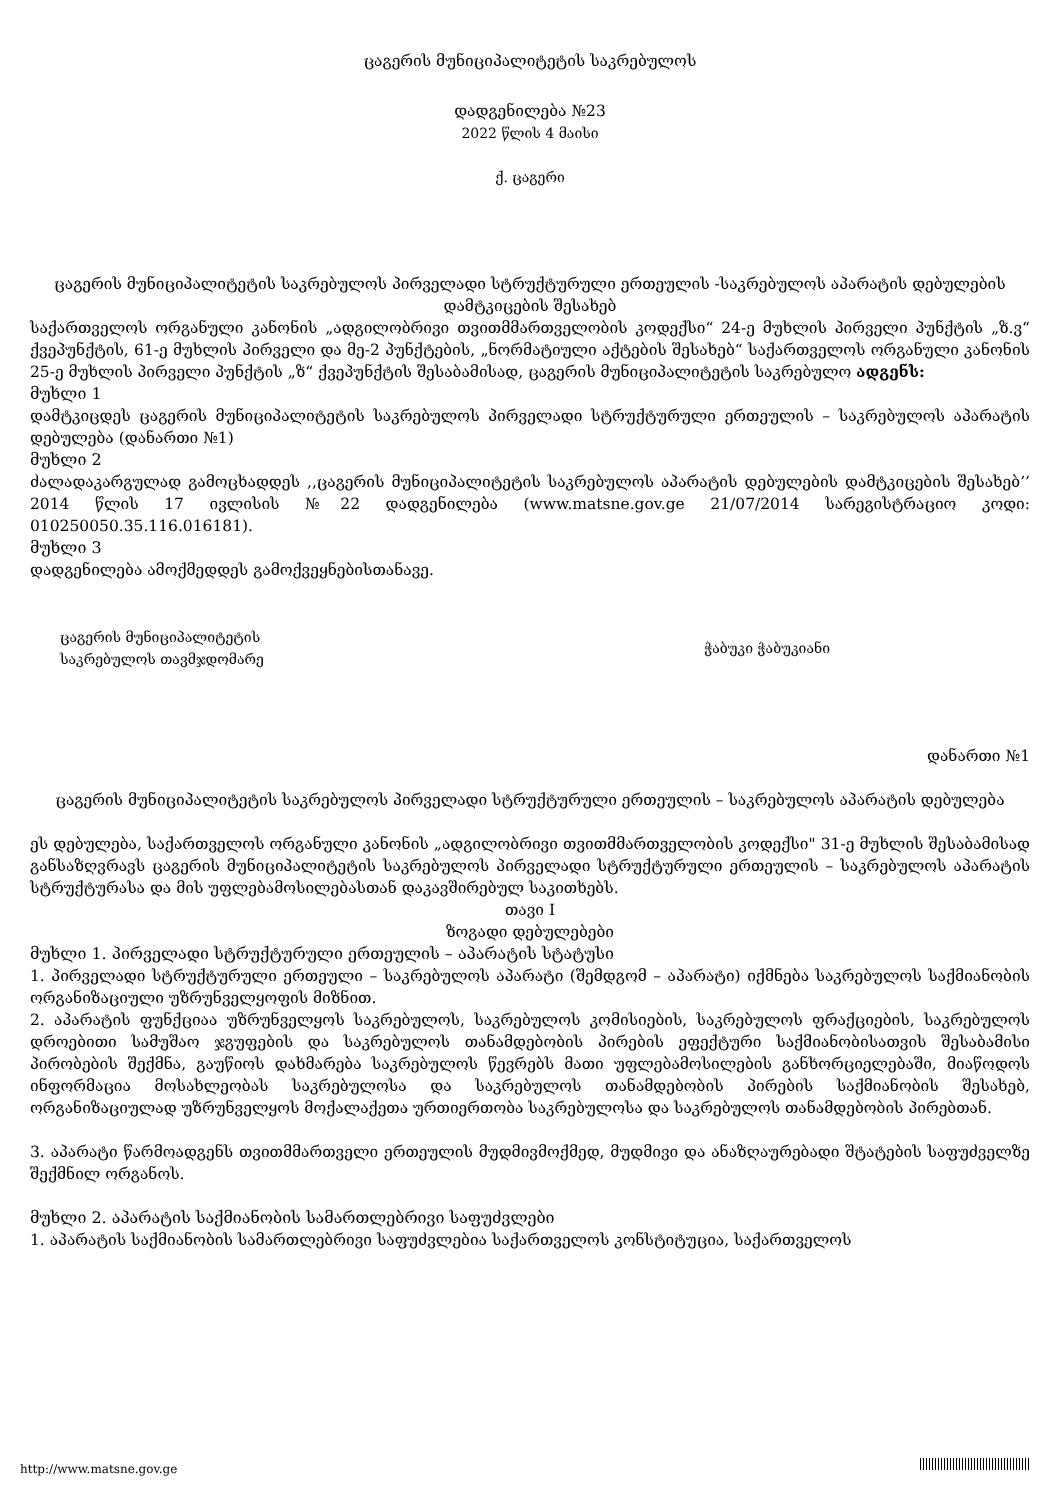ცაგერის მუნიციპალიტეტის საკრებულოს
დადგენილება №23
2022 წლის 4 მაისი
ქ. ცაგერი
ცაგერის მუნიციპალიტეტის საკრებულოს პირველადი სტრუქტურული ერთეულის -საკრებულოს აპარატის დებულების დამტკიცების შესახებ
საქართველოს ორგანული კანონის „ადგილობრივი თვითმმართველობის კოდექსი“ 24-ე მუხლის პირველი პუნქტის „ზ.ვ“ ქვეპუნქტის, 61-ე მუხლის პირველი და მე-2 პუნქტების, „ნორმატიული აქტების შესახებ“ საქართველოს ორგანული კანონის 25-ე მუხლის პირველი პუნქტის „ზ“ ქვეპუნქტის შესაბამისად, ცაგერის მუნიციპალიტეტის საკრებულო ადგენს:
მუხლი 1
დამტკიცდეს ცაგერის მუნიციპალიტეტის საკრებულოს პირველადი სტრუქტურული ერთეულის – საკრებულოს აპარატის დებულება (დანართი №1)
მუხლი 2
ძალადაკარგულად გამოცხადდეს ,,ცაგერის მუნიციპალიტეტის საკრებულოს აპარატის დებულების დამტკიცების შესახებ’’ 2014 წლის 17 ივლისის №22 დადგენილება (www.matsne.gov.ge 21/07/2014 სარეგისტრაციო კოდი: 010250050.35.116.016181).
მუხლი 3
დადგენილება ამოქმედდეს გამოქვეყნებისთანავე.
ცაგერის მუნიციპალიტეტის
საკრებულოს თავმჯდომარე
ჭაბუკი ჭაბუკიანი
დანართი №1
ცაგერის მუნიციპალიტეტის საკრებულოს პირველადი სტრუქტურული ერთეულის – საკრებულოს აპარატის დებულება
ეს დებულება, საქართველოს ორგანული კანონის „ადგილობრივი თვითმმართველობის კოდექსი" 31-ე მუხლის შესაბამისად განსაზღვრავს ცაგერის მუნიციპალიტეტის საკრებულოს პირველადი სტრუქტურული ერთეულის – საკრებულოს აპარატის სტრუქტურასა და მის უფლებამოსილებასთან დაკავშირებულ საკითხებს.
თავი I
ზოგადი დებულებები
მუხლი 1. პირველადი სტრუქტურული ერთეულის – აპარატის სტატუსი
1. პირველადი სტრუქტურული ერთეული – საკრებულოს აპარატი (შემდგომ – აპარატი) იქმნება საკრებულოს საქმიანობის ორგანიზაციული უზრუნველყოფის მიზნით.
2. აპარატის ფუნქციაა უზრუნველყოს საკრებულოს, საკრებულოს კომისიების, საკრებულოს ფრაქციების, საკრებულოს დროებითი სამუშაო ჯგუფების და საკრებულოს თანამდებობის პირების ეფექტური საქმიანობისათვის შესაბამისი პირობების შექმნა, გაუწიოს დახმარება საკრებულოს წევრებს მათი უფლებამოსილების განხორციელებაში, მიაწოდოს ინფორმაცია მოსახლეობას საკრებულოსა და საკრებულოს თანამდებობის პირების საქმიანობის შესახებ, ორგანიზაციულად უზრუნველყოს მოქალაქეთა ურთიერთობა საკრებულოსა და საკრებულოს თანამდებობის პირებთან.
3. აპარატი წარმოადგენს თვითმმართველი ერთეულის მუდმივმოქმედ, მუდმივი და ანაზღაურებადი შტატების საფუძველზე შექმნილ ორგანოს.
მუხლი 2. აპარატის საქმიანობის სამართლებრივი საფუძვლები
1. აპარატის საქმიანობის სამართლებრივი საფუძვლებია საქართველოს კონსტიტუცია, საქართველოს
http://www.matsne.gov.ge